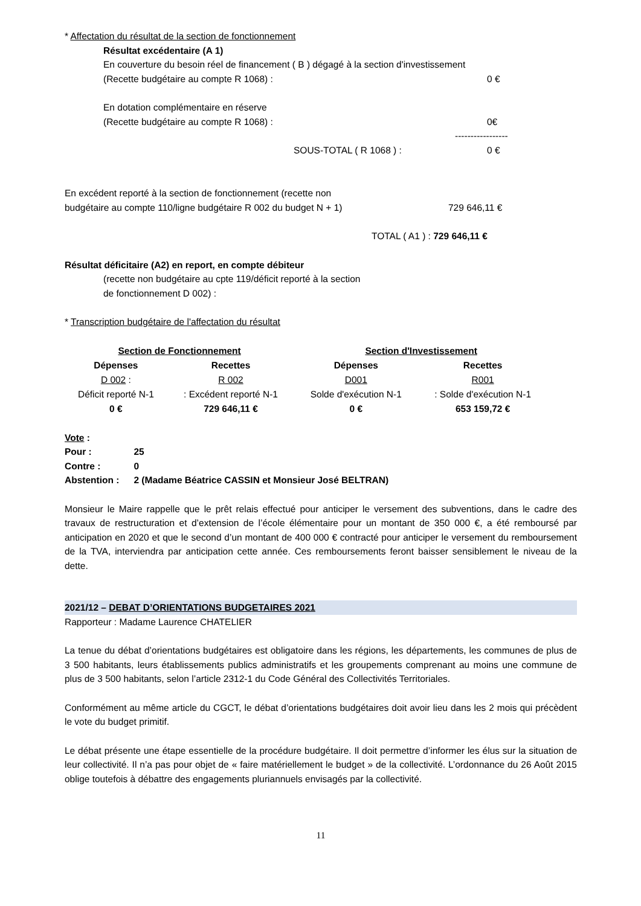* Affectation du résultat de la section de fonctionnement
Résultat excédentaire (A 1)
En couverture du besoin réel de financement ( B ) dégagé à la section d'investissement
(Recette budgétaire au compte R 1068) : 0 €
En dotation complémentaire en réserve
(Recette budgétaire au compte R 1068) : 0€
-----------------
SOUS-TOTAL ( R 1068 ) : 0 €
En excédent reporté à la section de fonctionnement (recette non
budgétaire au compte 110/ligne budgétaire R 002 du budget N + 1) 729 646,11 €
TOTAL ( A1 ) : 729 646,11 €
Résultat déficitaire (A2) en report, en compte débiteur
(recette non budgétaire au cpte 119/déficit reporté à la section
de fonctionnement D 002) :
* Transcription budgétaire de l'affectation du résultat
| Section de Fonctionnement | | Section d'Investissement | |
| --- | --- | --- | --- |
| Dépenses | Recettes | Dépenses | Recettes |
| D 002 : | R 002 | D001 | R001 |
| Déficit reporté N-1 | : Excédent reporté N-1 | Solde d'exécution N-1 | : Solde d'exécution N-1 |
| 0 € | 729 646,11 € | 0 € | 653 159,72 € |
Vote :
| Pour : | 25 |
| Contre : | 0 |
| Abstention : | 2 (Madame Béatrice CASSIN et Monsieur José BELTRAN) |
Monsieur le Maire rappelle que le prêt relais effectué pour anticiper le versement des subventions, dans le cadre des travaux de restructuration et d’extension de l’école élémentaire pour un montant de 350 000 €, a été remboursé par anticipation en 2020 et que le second d’un montant de 400 000 € contracté pour anticiper le versement du remboursement de la TVA, interviendra par anticipation cette année. Ces remboursements feront baisser sensiblement le niveau de la dette.
2021/12 – DEBAT D’ORIENTATIONS BUDGETAIRES 2021
Rapporteur : Madame Laurence CHATELIER
La tenue du débat d’orientations budgétaires est obligatoire dans les régions, les départements, les communes de plus de 3 500 habitants, leurs établissements publics administratifs et les groupements comprenant au moins une commune de plus de 3 500 habitants, selon l’article 2312-1 du Code Général des Collectivités Territoriales.
Conformément au même article du CGCT, le débat d’orientations budgétaires doit avoir lieu dans les 2 mois qui précèdent le vote du budget primitif.
Le débat présente une étape essentielle de la procédure budgétaire. Il doit permettre d’informer les élus sur la situation de leur collectivité. Il n’a pas pour objet de « faire matériellement le budget » de la collectivité. L’ordonnance du 26 Août 2015 oblige toutefois à débattre des engagements pluriannuels envisagés par la collectivité.
11